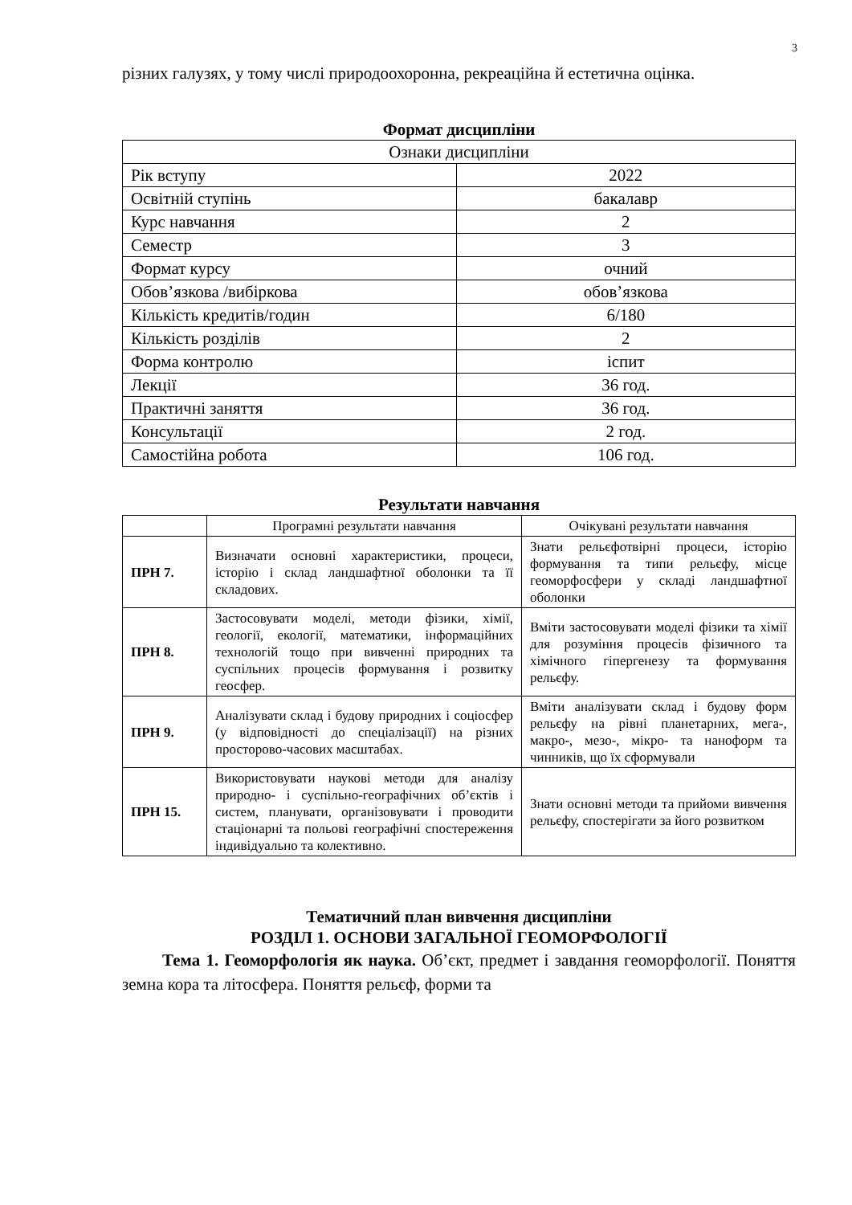3
різних галузях, у тому числі природоохоронна, рекреаційна й естетична оцінка.
Формат дисципліни
| Ознаки дисципліни | |
| Рік вступу | 2022 |
| Освітній ступінь | бакалавр |
| Курс навчання | 2 |
| Семестр | 3 |
| Формат курсу | очний |
| Обов’язкова /вибіркова | обов’язкова |
| Кількість кредитів/годин | 6/180 |
| Кількість розділів | 2 |
| Форма контролю | іспит |
| Лекції | 36 год. |
| Практичні заняття | 36 год. |
| Консультації | 2 год. |
| Самостійна робота | 106 год. |
Результати навчання
| | Програмні результати навчання | Очікувані результати навчання |
| --- | --- | --- |
| ПРН 7. | Визначати основні характеристики, процеси, історію і склад ландшафтної оболонки та її складових. | Знати рельєфотвірні процеси, історію формування та типи рельєфу, місце геоморфосфери у складі ландшафтної оболонки |
| ПРН 8. | Застосовувати моделі, методи фізики, хімії, геології, екології, математики, інформаційних технологій тощо при вивченні природних та суспільних процесів формування і розвитку геосфер. | Вміти застосовувати моделі фізики та хімії для розуміння процесів фізичного та хімічного гіпергенезу та формування рельєфу. |
| ПРН 9. | Аналізувати склад і будову природних і соціосфер (у відповідності до спеціалізації) на різних просторово-часових масштабах. | Вміти аналізувати склад і будову форм рельєфу на рівні планетарних, мега-, макро-, мезо-, мікро- та наноформ та чинників, що їх сформували |
| ПРН 15. | Використовувати наукові методи для аналізу природно- і суспільно-географічних об’єктів і систем, планувати, організовувати і проводити стаціонарні та польові географічні спостереження індивідуально та колективно. | Знати основні методи та прийоми вивчення рельєфу, спостерігати за його розвитком |
Тематичний план вивчення дисципліни
РОЗДІЛ 1. ОСНОВИ ЗАГАЛЬНОЇ ГЕОМОРФОЛОГІЇ
Тема 1. Геоморфологія як наука. Об’єкт, предмет і завдання геоморфології. Поняття земна кора та літосфера. Поняття рельєф, форми та